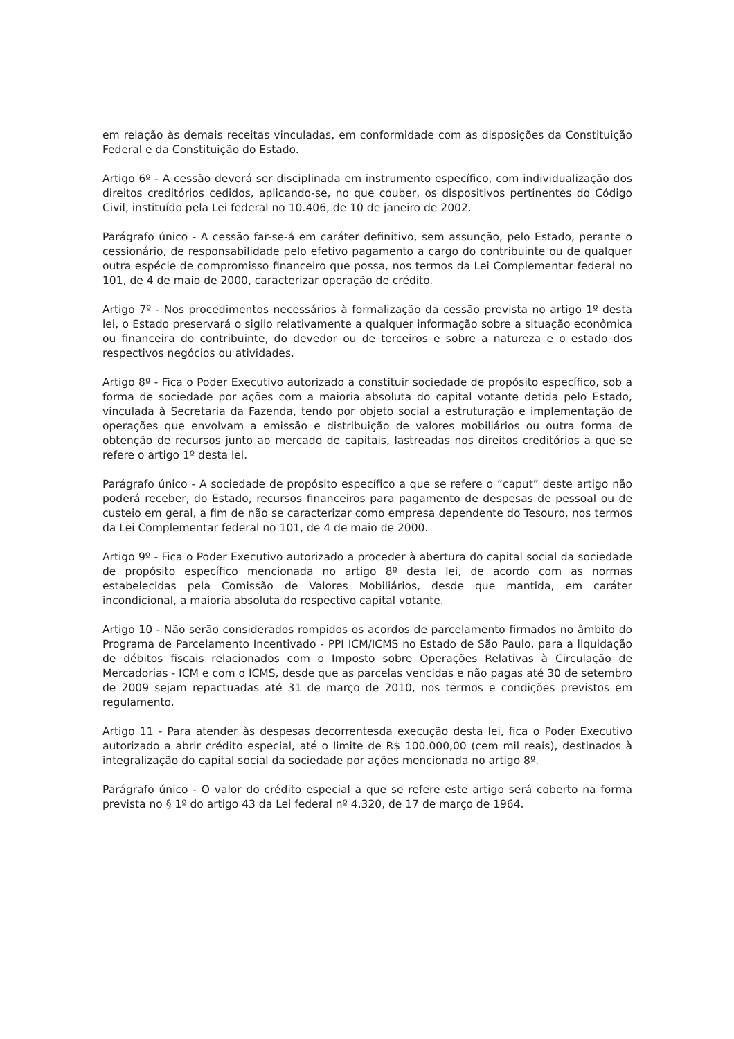em relação às demais receitas vinculadas, em conformidade com as disposições da Constituição Federal e da Constituição do Estado.
Artigo 6º - A cessão deverá ser disciplinada em instrumento específico, com individualização dos direitos creditórios cedidos, aplicando-se, no que couber, os dispositivos pertinentes do Código Civil, instituído pela Lei federal no 10.406, de 10 de janeiro de 2002.
Parágrafo único - A cessão far-se-á em caráter definitivo, sem assunção, pelo Estado, perante o cessionário, de responsabilidade pelo efetivo pagamento a cargo do contribuinte ou de qualquer outra espécie de compromisso financeiro que possa, nos termos da Lei Complementar federal no 101, de 4 de maio de 2000, caracterizar operação de crédito.
Artigo 7º - Nos procedimentos necessários à formalização da cessão prevista no artigo 1º desta lei, o Estado preservará o sigilo relativamente a qualquer informação sobre a situação econômica ou financeira do contribuinte, do devedor ou de terceiros e sobre a natureza e o estado dos respectivos negócios ou atividades.
Artigo 8º - Fica o Poder Executivo autorizado a constituir sociedade de propósito específico, sob a forma de sociedade por ações com a maioria absoluta do capital votante detida pelo Estado, vinculada à Secretaria da Fazenda, tendo por objeto social a estruturação e implementação de operações que envolvam a emissão e distribuição de valores mobiliários ou outra forma de obtenção de recursos junto ao mercado de capitais, lastreadas nos direitos creditórios a que se refere o artigo 1º desta lei.
Parágrafo único - A sociedade de propósito específico a que se refere o “caput” deste artigo não poderá receber, do Estado, recursos financeiros para pagamento de despesas de pessoal ou de custeio em geral, a fim de não se caracterizar como empresa dependente do Tesouro, nos termos da Lei Complementar federal no 101, de 4 de maio de 2000.
Artigo 9º - Fica o Poder Executivo autorizado a proceder à abertura do capital social da sociedade de propósito específico mencionada no artigo 8º desta lei, de acordo com as normas estabelecidas pela Comissão de Valores Mobiliários, desde que mantida, em caráter incondicional, a maioria absoluta do respectivo capital votante.
Artigo 10 - Não serão considerados rompidos os acordos de parcelamento firmados no âmbito do Programa de Parcelamento Incentivado - PPI ICM/ICMS no Estado de São Paulo, para a liquidação de débitos fiscais relacionados com o Imposto sobre Operações Relativas à Circulação de Mercadorias - ICM e com o ICMS, desde que as parcelas vencidas e não pagas até 30 de setembro de 2009 sejam repactuadas até 31 de março de 2010, nos termos e condições previstos em regulamento.
Artigo 11 - Para atender às despesas decorrentesda execução desta lei, fica o Poder Executivo autorizado a abrir crédito especial, até o limite de R$ 100.000,00 (cem mil reais), destinados à integralização do capital social da sociedade por ações mencionada no artigo 8º.
Parágrafo único - O valor do crédito especial a que se refere este artigo será coberto na forma prevista no § 1º do artigo 43 da Lei federal nº 4.320, de 17 de março de 1964.